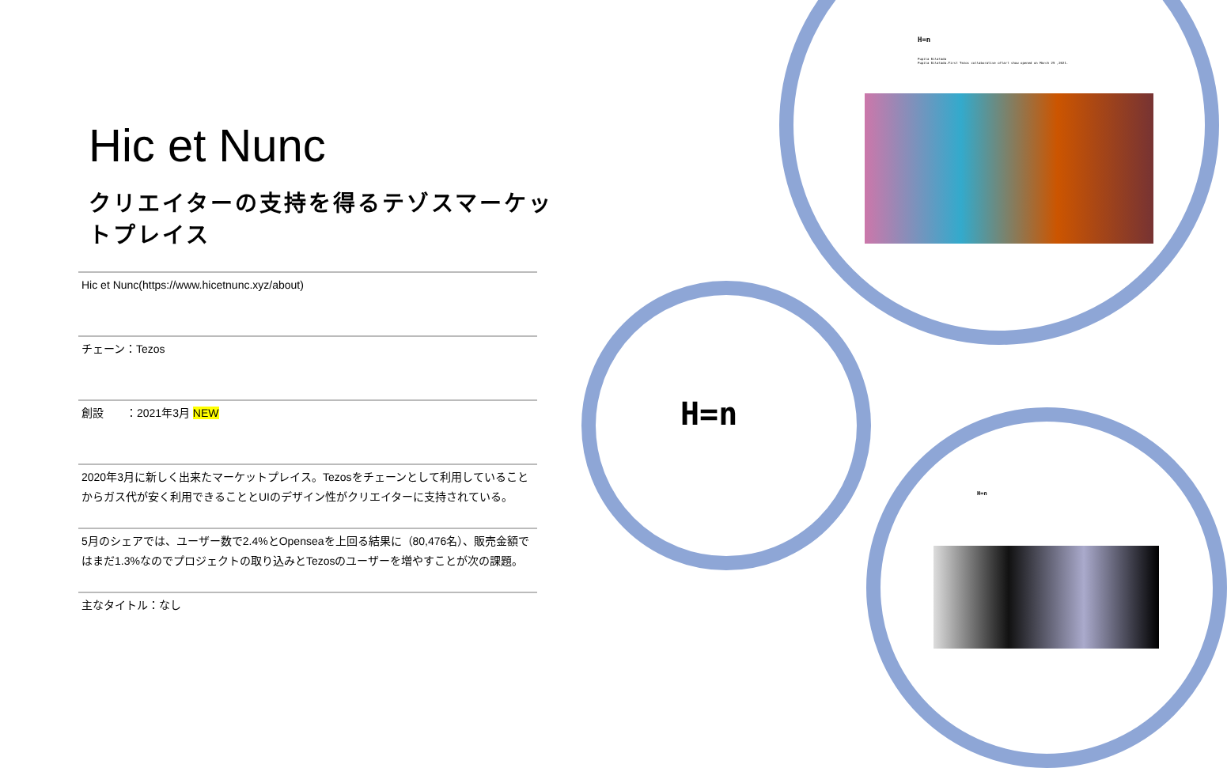Hic et Nunc
クリエイターの支持を得るテゾスマーケットプレイス
Hic et Nunc(https://www.hicetnunc.xyz/about)
チェーン：Tezos
創設　　：2021年3月 NEW
2020年3月に新しく出来たマーケットプレイス。Tezosをチェーンとして利用していることからガス代が安く利用できることとUIのデザイン性がクリエイターに支持されている。
5月のシェアでは、ユーザー数で2.4%とOpenseaを上回る結果に（80,476名）、販売金額ではまだ1.3%なのでプロジェクトの取り込みとTezosのユーザーを増やすことが次の課題。
主なタイトル：なし
H=n
Pupila Dilatada
Pupila Dilatada.First Tezos collaborative oftart show opened on March 25 ,2021.
H=n
H=n